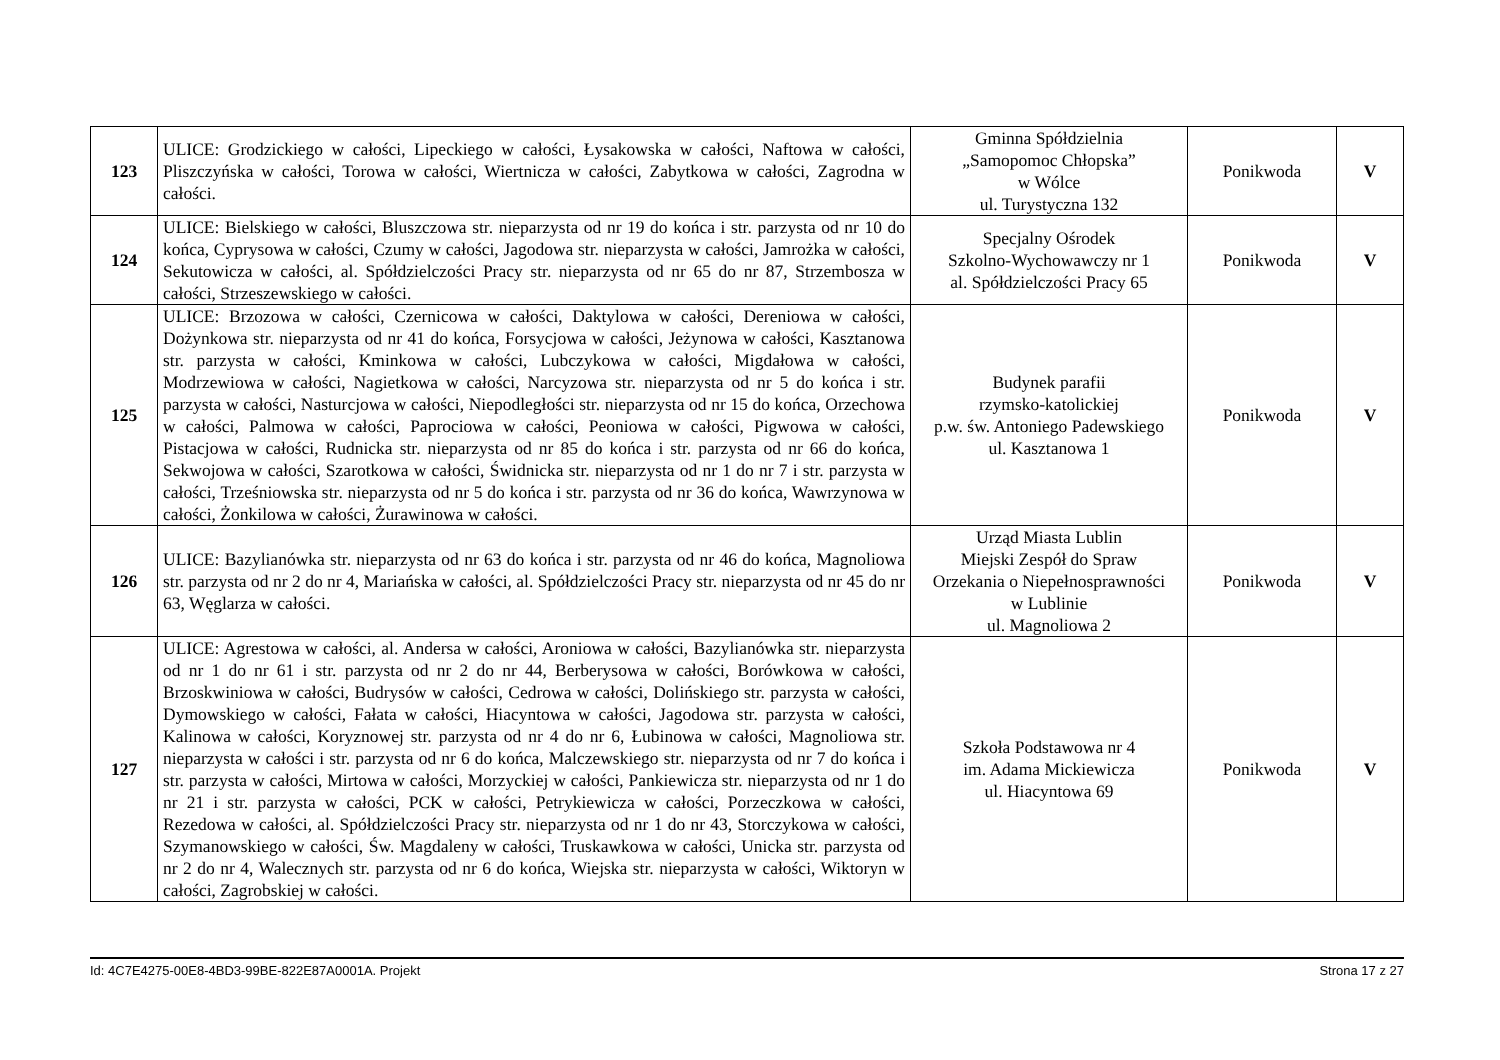| 123 | ULICE: Grodzickiego w całości, Lipeckiego w całości, Łysakowska w całości, Naftowa w całości, Pliszczyńska w całości, Torowa w całości, Wiertnicza w całości, Zabytkowa w całości, Zagrodna w całości. | Gminna Spółdzielnia „Samopomoc Chłopska” w Wólce ul. Turystyczna 132 | Ponikwoda | V |
| 124 | ULICE: Bielskiego w całości, Bluszczowa str. nieparzysta od nr 19 do końca i str. parzysta od nr 10 do końca, Cyprysowa w całości, Czumy w całości, Jagodowa str. nieparzysta w całości, Jamrożka w całości, Sekutowicza w całości, al. Spółdzielczości Pracy str. nieparzysta od nr 65 do nr 87, Strzembosza w całości, Strzeszewskiego w całości. | Specjalny Ośrodek Szkolno-Wychowawczy nr 1 al. Spółdzielczości Pracy 65 | Ponikwoda | V |
| 125 | ULICE: Brzozowa w całości, Czernicowa w całości, Daktylowa w całości, Dereniowa w całości, Dożynkowa str. nieparzysta od nr 41 do końca, Forsycjowa w całości, Jeżynowa w całości, Kasztanowa str. parzysta w całości, Kminkowa w całości, Lubczykowa w całości, Migdałowa w całości, Modrzewiowa w całości, Nagietkowa w całości, Narcyzowa str. nieparzysta od nr 5 do końca i str. parzysta w całości, Nasturcjowa w całości, Niepodległości str. nieparzysta od nr 15 do końca, Orzechowa w całości, Palmowa w całości, Paprociowa w całości, Peoniowa w całości, Pigwowa w całości, Pistacjowa w całości, Rudnicka str. nieparzysta od nr 85 do końca i str. parzysta od nr 66 do końca, Sekwojowa w całości, Szarotkowa w całości, Świdnicka str. nieparzysta od nr 1 do nr 7 i str. parzysta w całości, Trześniowska str. nieparzysta od nr 5 do końca i str. parzysta od nr 36 do końca, Wawrzynowa w całości, Żonkilowa w całości, Żurawinowa w całości. | Budynek parafii rzymsko-katolickiej p.w. św. Antoniego Padewskiego ul. Kasztanowa 1 | Ponikwoda | V |
| 126 | ULICE: Bazylianówka str. nieparzysta od nr 63 do końca i str. parzysta od nr 46 do końca, Magnoliowa str. parzysta od nr 2 do nr 4, Mariańska w całości, al. Spółdzielczości Pracy str. nieparzysta od nr 45 do nr 63, Węglarza w całości. | Urząd Miasta Lublin Miejski Zespół do Spraw Orzekania o Niepełnosprawności w Lublinie ul. Magnoliowa 2 | Ponikwoda | V |
| 127 | ULICE: Agrestowa w całości, al. Andersa w całości, Aroniowa w całości, Bazylianówka str. nieparzysta od nr 1 do nr 61 i str. parzysta od nr 2 do nr 44, Berberysowa w całości, Borówkowa w całości, Brzoskwiniowa w całości, Budrysów w całości, Cedrowa w całości, Dolińskiego str. parzysta w całości, Dymowskiego w całości, Fałata w całości, Hiacyntowa w całości, Jagodowa str. parzysta w całości, Kalinowa w całości, Koryznowej str. parzysta od nr 4 do nr 6, Łubinowa w całości, Magnoliowa str. nieparzysta w całości i str. parzysta od nr 6 do końca, Malczewskiego str. nieparzysta od nr 7 do końca i str. parzysta w całości, Mirtowa w całości, Morzyckiej w całości, Pankiewicza str. nieparzysta od nr 1 do nr 21 i str. parzysta w całości, PCK w całości, Petrykiewicza w całości, Porzeczkowa w całości, Rezedowa w całości, al. Spółdzielczości Pracy str. nieparzysta od nr 1 do nr 43, Storczykowa w całości, Szymanowskiego w całości, Św. Magdaleny w całości, Truskawkowa w całości, Unicka str. parzysta od nr 2 do nr 4, Walecznych str. parzysta od nr 6 do końca, Wiejska str. nieparzysta w całości, Wiktoryn w całości, Zagrobskiej w całości. | Szkoła Podstawowa nr 4 im. Adama Mickiewicza ul. Hiacyntowa 69 | Ponikwoda | V |
Id: 4C7E4275-00E8-4BD3-99BE-822E87A0001A. Projekt Strona 17 z 27